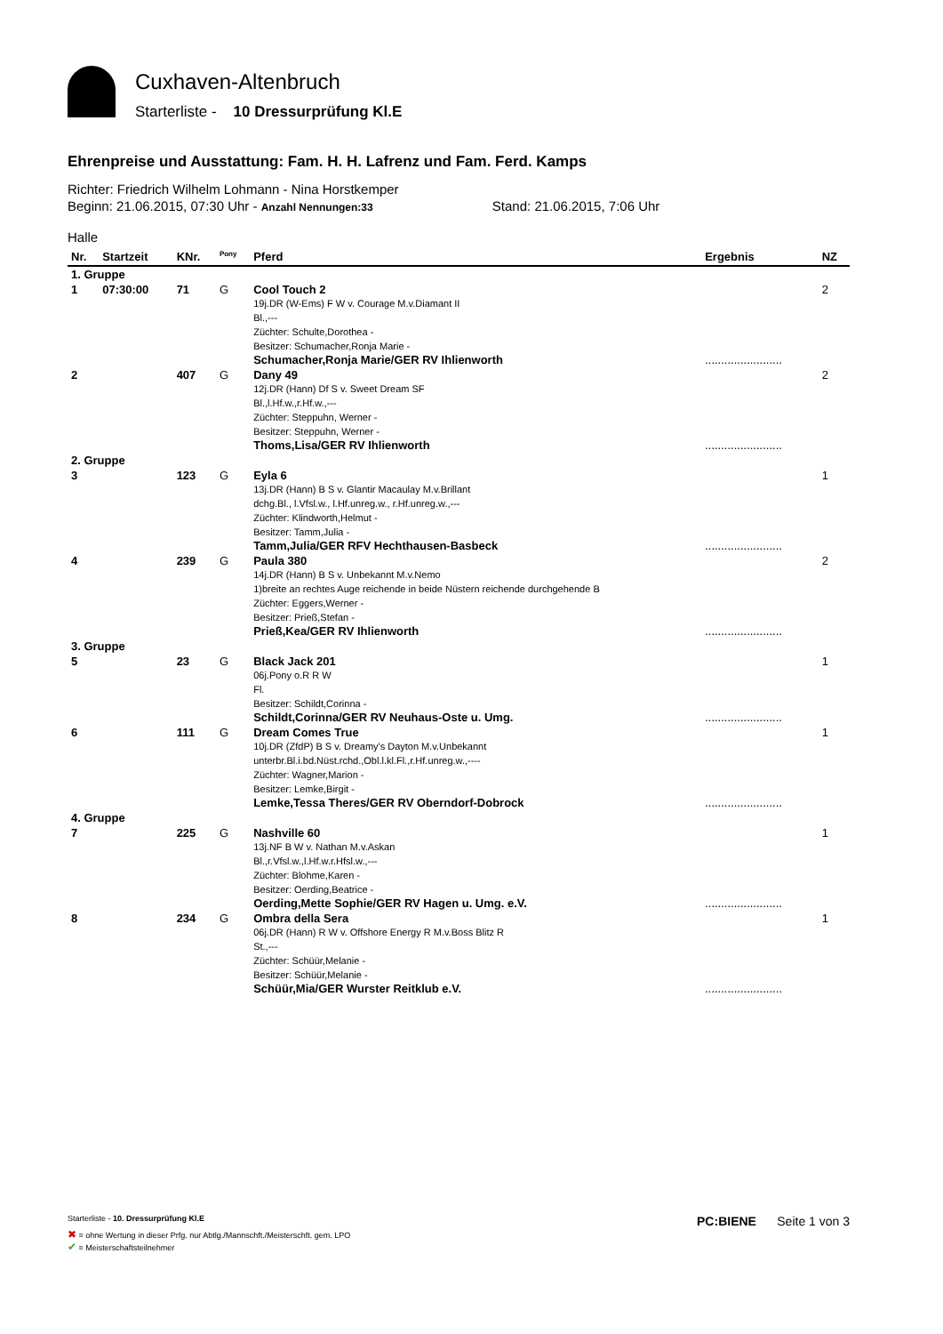Cuxhaven-Altenbruch
Starterliste - 10 Dressurprüfung Kl.E
Ehrenpreise und Ausstattung: Fam. H. H. Lafrenz und Fam. Ferd. Kamps
Richter: Friedrich Wilhelm Lohmann - Nina Horstkemper
Beginn: 21.06.2015, 07:30 Uhr - Anzahl Nennungen:33 Stand: 21.06.2015, 7:06 Uhr
Halle
| Nr. | Startzeit | KNr. | <sup>Pony</sup> | Pferd | Ergebnis | NZ |
| --- | --- | --- | --- | --- | --- | --- |
| 1. Gruppe | | | | | | |
| 1 | 07:30:00 | 71 | G | Cool Touch 2 19j.DR (W-Ems) F W v. Courage M.v.Diamant II Bl.,--- Züchter: Schulte,Dorothea - Besitzer: Schumacher,Ronja Marie - Schumacher,Ronja Marie/GER RV Ihlienworth | ........................ | 2 |
| 2 | | 407 | G | Dany 49 12j.DR (Hann) Df S v. Sweet Dream SF Bl.,l.Hf.w.,r.Hf.w.,--- Züchter: Steppuhn, Werner - Besitzer: Steppuhn, Werner - Thoms,Lisa/GER RV Ihlienworth | ........................ | 2 |
| 2. Gruppe | | | | | | |
| 3 | | 123 | G | Eyla 6 13j.DR (Hann) B S v. Glantir Macaulay M.v.Brillant dchg.Bl., l.Vfsl.w., l.Hf.unreg.w., r.Hf.unreg.w.,--- Züchter: Klindworth,Helmut - Besitzer: Tamm,Julia - Tamm,Julia/GER RFV Hechthausen-Basbeck | ........................ | 1 |
| 4 | | 239 | G | Paula 380 14j.DR (Hann) B S v. Unbekannt M.v.Nemo 1)breite an rechtes Auge reichende in beide Nüstern reichende durchgehende B Züchter: Eggers,Werner - Besitzer: Prieß,Stefan - Prieß,Kea/GER RV Ihlienworth | ........................ | 2 |
| 3. Gruppe | | | | | | |
| 5 | | 23 | G | Black Jack 201 06j.Pony o.R R W Fl. Besitzer: Schildt,Corinna - Schildt,Corinna/GER RV Neuhaus-Oste u. Umg. | ........................ | 1 |
| 6 | | 111 | G | Dream Comes True 10j.DR (ZfdP) B S v. Dreamy's Dayton M.v.Unbekannt unterbr.Bl.i.bd.Nüst.rchd.,Obl.l.kl.Fl.,r.Hf.unreg.w.,---- Züchter: Wagner,Marion - Besitzer: Lemke,Birgit - Lemke,Tessa Theres/GER RV Oberndorf-Dobrock | ........................ | 1 |
| 4. Gruppe | | | | | | |
| 7 | | 225 | G | Nashville 60 13j.NF B W v. Nathan M.v.Askan Bl.,r.Vfsl.w.,l.Hf.w.r.Hfsl.w.,--- Züchter: Blohme,Karen - Besitzer: Oerding,Beatrice - Oerding,Mette Sophie/GER RV Hagen u. Umg. e.V. | ........................ | 1 |
| 8 | | 234 | G | Ombra della Sera 06j.DR (Hann) R W v. Offshore Energy R M.v.Boss Blitz R St.,--- Züchter: Schüür,Melanie - Besitzer: Schüür,Melanie - Schüür,Mia/GER Wurster Reitklub e.V. | ........................ | 1 |
Starterliste - 10. Dressurprüfung Kl.E PC:BIENE Seite 1 von 3
✖ = ohne Wertung in dieser Prfg. nur Abtlg./Mannschft./Meisterschft. gem. LPO
✔ = Meisterschaftsteilnehmer